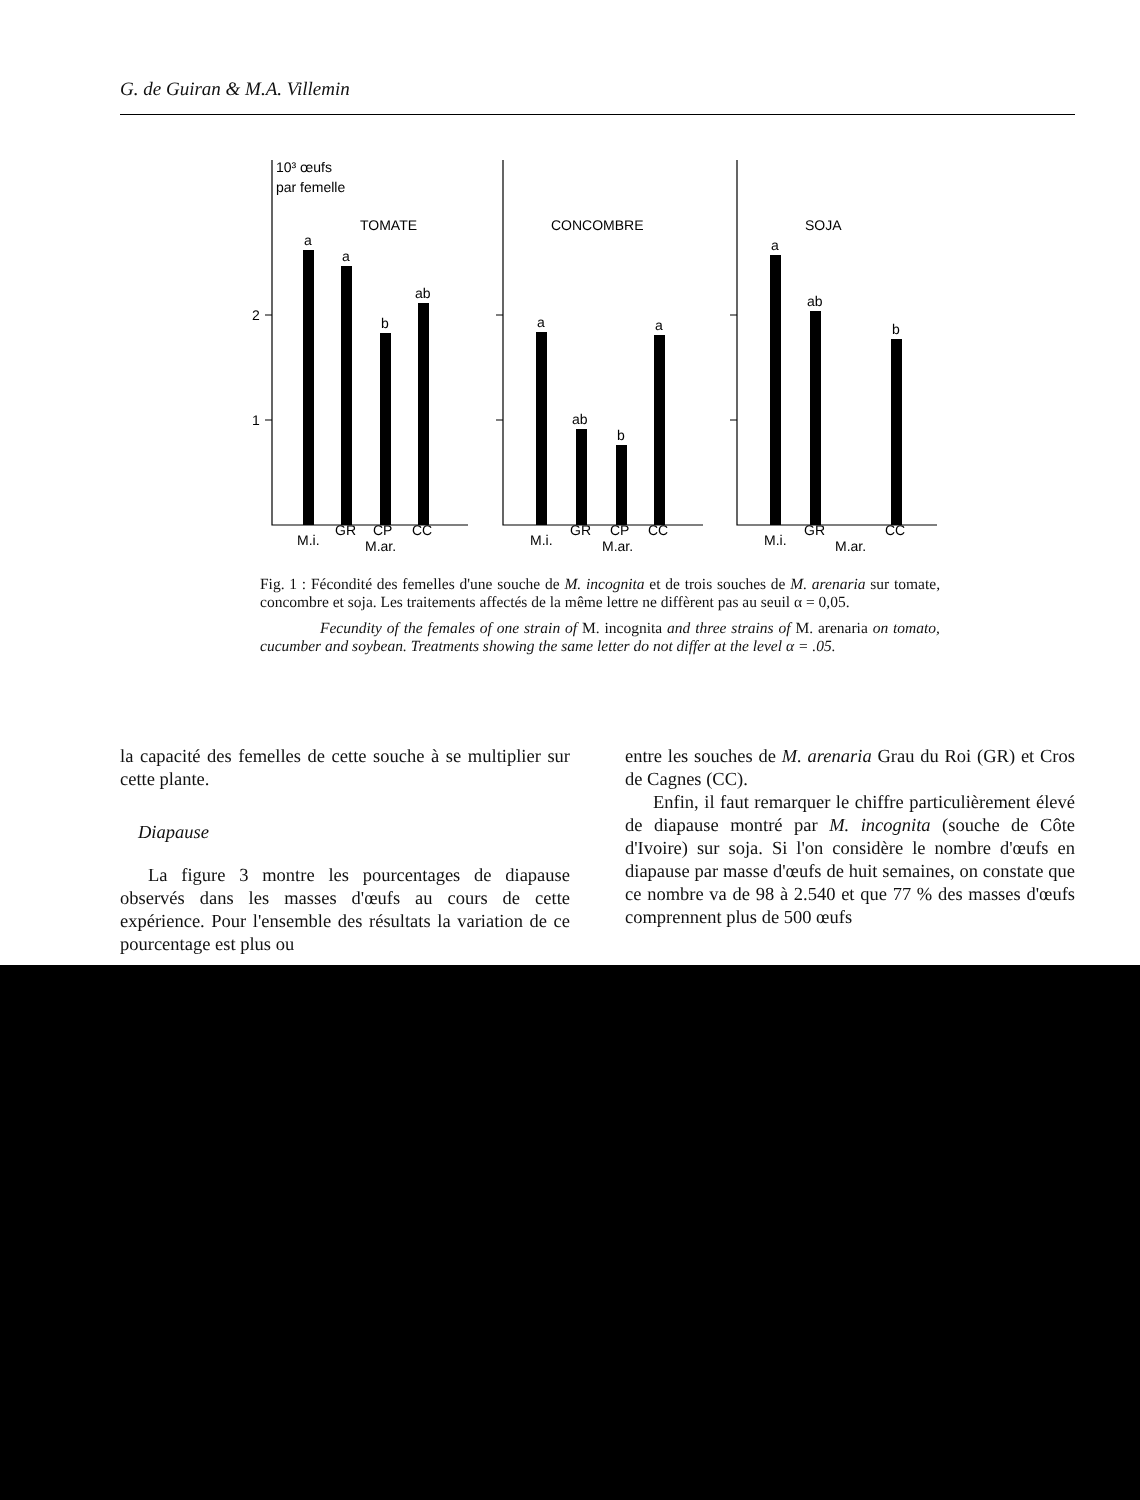G. de Guiran & M.A. Villemin
10³ œufs
par femelle
2
1
TOMATE
CONCOMBRE
SOJA
a
a
b
ab
a
ab
b
a
a
ab
b
M.i.
GR
CP
CC
M.ar.
M.i.
GR
CP
CC
M.ar.
M.i.
GR
CC
M.ar.
Fig. 1 : Fécondité des femelles d'une souche de M. incognita et de trois souches de M. arenaria sur tomate, concombre et soja. Les traitements affectés de la même lettre ne diffèrent pas au seuil α = 0,05.
Fecundity of the females of one strain of M. incognita and three strains of M. arenaria on tomato, cucumber and soybean. Treatments showing the same letter do not differ at the level α = .05.
la capacité des femelles de cette souche à se multiplier sur cette plante.
Diapause
La figure 3 montre les pourcentages de diapause observés dans les masses d'œufs au cours de cette expérience. Pour l'ensemble des résultats la variation de ce pourcentage est plus ou
entre les souches de M. arenaria Grau du Roi (GR) et Cros de Cagnes (CC).
Enfin, il faut remarquer le chiffre particulièrement élevé de diapause montré par M. incognita (souche de Côte d'Ivoire) sur soja. Si l'on considère le nombre d'œufs en diapause par masse d'œufs de huit semaines, on constate que ce nombre va de 98 à 2.540 et que 77 % des masses d'œufs comprennent plus de 500 œufs